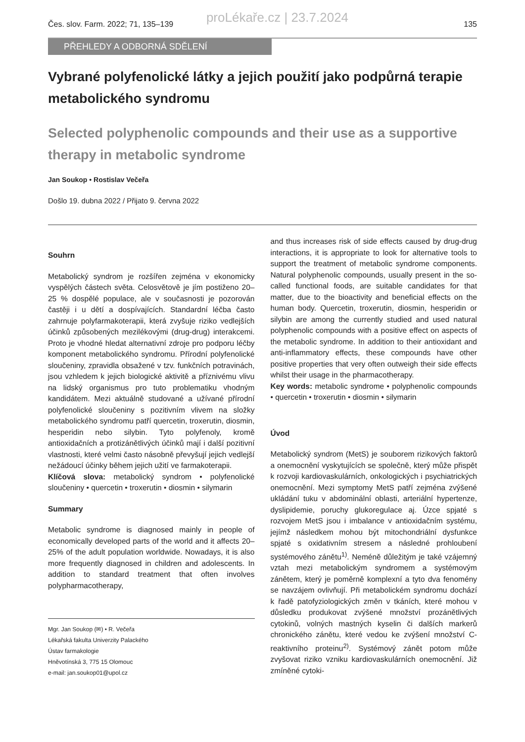proLékaře.cz | 23.7.2024
Čes. slov. Farm. 2022; 71, 135–139 135
PŘEHLEDY A ODBORNÁ SDĚLENÍ
Vybrané polyfenolické látky a jejich použití jako podpůrná terapie metabolického syndromu
Selected polyphenolic compounds and their use as a supportive therapy in metabolic syndrome
Jan Soukop • Rostislav Večeřa
Došlo 19. dubna 2022 / Přijato 9. června 2022
Souhrn
Metabolický syndrom je rozšířen zejména v ekonomicky vyspělých částech světa. Celosvětově je jím postiženo 20–25 % dospělé populace, ale v současnosti je pozorován častěji i u dětí a dospívajících. Standardní léčba často zahrnuje polyfarmakoterapii, která zvyšuje riziko vedlejších účinků způsobených mezilékovými (drug-drug) interakcemi. Proto je vhodné hledat alternativní zdroje pro podporu léčby komponent metabolického syndromu. Přírodní polyfenolické sloučeniny, zpravidla obsažené v tzv. funkčních potravinách, jsou vzhledem k jejich biologické aktivitě a příznivému vlivu na lidský organismus pro tuto problematiku vhodným kandidátem. Mezi aktuálně studované a užívané přírodní polyfenolické sloučeniny s pozitivním vlivem na složky metabolického syndromu patří quercetin, troxerutin, diosmin, hesperidin nebo silybin. Tyto polyfenoly, kromě antioxidačních a protizánětlivých účinků mají i další pozitivní vlastnosti, které velmi často násobně převyšují jejich vedlejší nežádoucí účinky během jejich užití ve farmakoterapii.
Klíčová slova: metabolický syndrom • polyfenolické sloučeniny • quercetin • troxerutin • diosmin • silymarin
Summary
Metabolic syndrome is diagnosed mainly in people of economically developed parts of the world and it affects 20–25% of the adult population worldwide. Nowadays, it is also more frequently diagnosed in children and adolescents. In addition to standard treatment that often involves polypharmacotherapy,
Mgr. Jan Soukop (✉) • R. Večeřa
Lékařská fakulta Univerzity Palackého
Ústav farmakologie
Hněvotínská 3, 775 15 Olomouc
e-mail: jan.soukop01@upol.cz
and thus increases risk of side effects caused by drug-drug interactions, it is appropriate to look for alternative tools to support the treatment of metabolic syndrome components. Natural polyphenolic compounds, usually present in the so-called functional foods, are suitable candidates for that matter, due to the bioactivity and beneficial effects on the human body. Quercetin, troxerutin, diosmin, hesperidin or silybin are among the currently studied and used natural polyphenolic compounds with a positive effect on aspects of the metabolic syndrome. In addition to their antioxidant and anti-inflammatory effects, these compounds have other positive properties that very often outweigh their side effects whilst their usage in the pharmacotherapy.
Key words: metabolic syndrome • polyphenolic compounds • quercetin • troxerutin • diosmin • silymarin
Úvod
Metabolický syndrom (MetS) je souborem rizikových faktorů a onemocnění vyskytujících se společně, který může přispět k rozvoji kardiovaskulárních, onkologických i psychiatrických onemocnění. Mezi symptomy MetS patří zejména zvýšené ukládání tuku v abdominální oblasti, arteriální hypertenze, dyslipidemie, poruchy glukoregulace aj. Úzce spjaté s rozvojem MetS jsou i imbalance v antioxidačním systému, jejímž následkem mohou být mitochondriální dysfunkce spjaté s oxidativním stresem a následné prohloubení systémového zánětu<sup>1)</sup>. Neméně důležitým je také vzájemný vztah mezi metabolickým syndromem a systémovým zánětem, který je poměrně komplexní a tyto dva fenomény se navzájem ovlivňují. Při metabolickém syndromu dochází k řadě patofyziologických změn v tkáních, které mohou v důsledku produkovat zvýšené množství prozánětlivých cytokinů, volných mastných kyselin či dalších markerů chronického zánětu, které vedou ke zvýšení množství C-reaktivního proteinu<sup>2)</sup>. Systémový zánět potom může zvyšovat riziko vzniku kardiovaskulárních onemocnění. Již zmíněné cytoki-